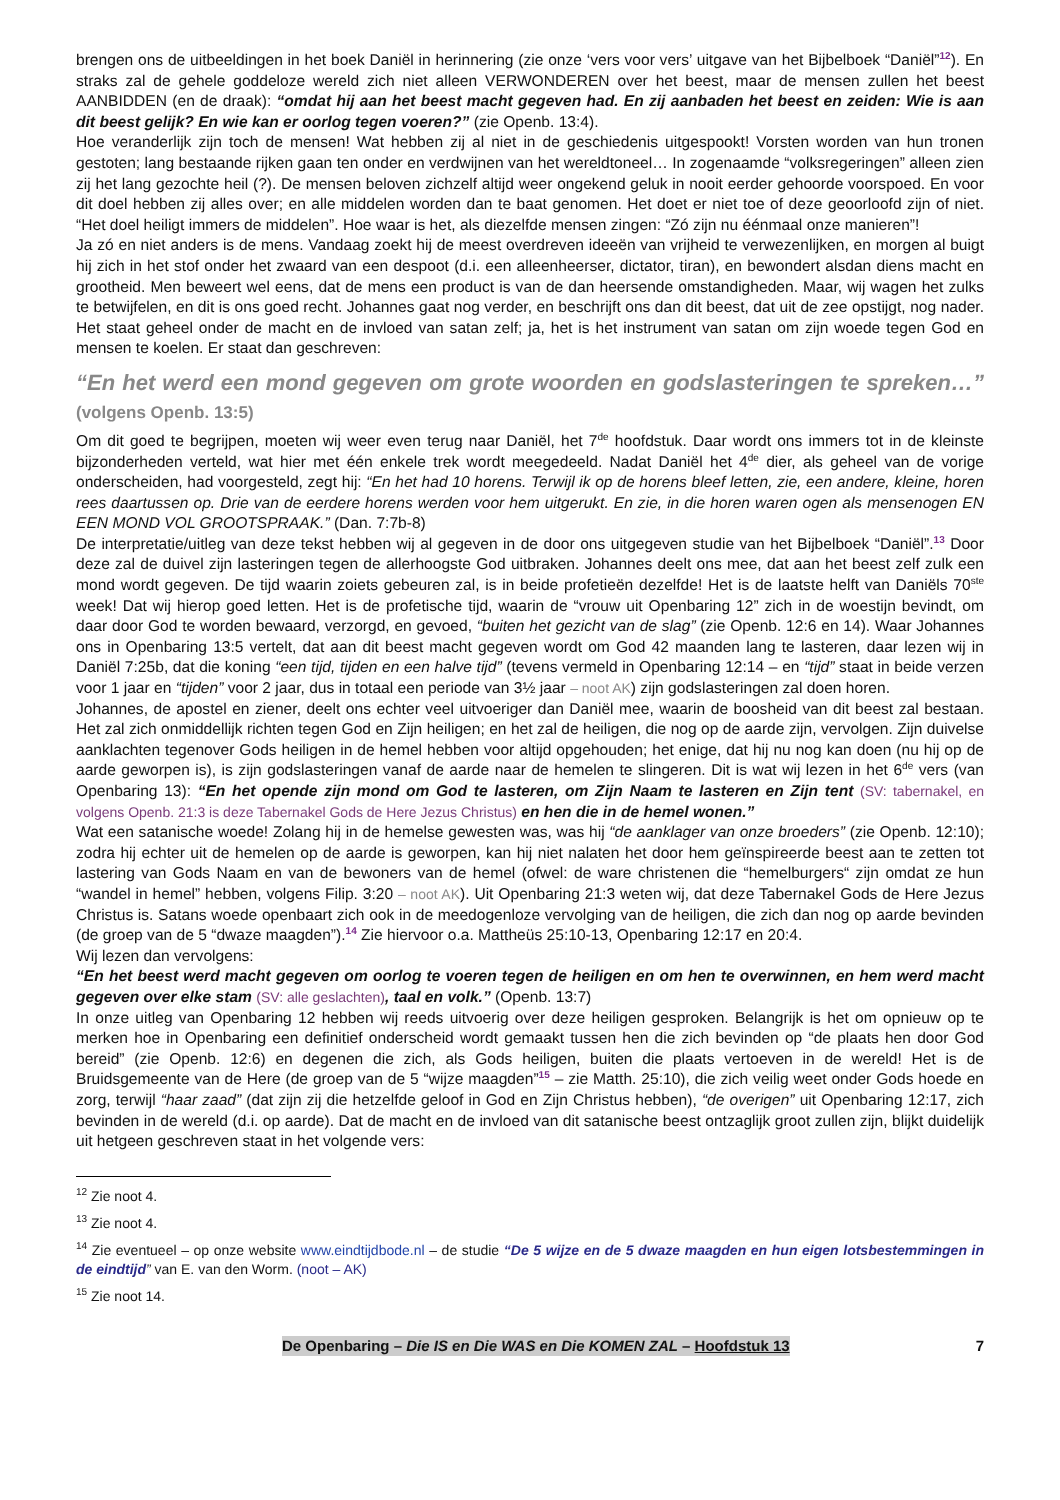brengen ons de uitbeeldingen in het boek Daniël in herinnering (zie onze ‘vers voor vers’ uitgave van het Bijbelboek “Daniël”<sup>12</sup>). En straks zal de gehele goddeloze wereld zich niet alleen VERWONDEREN over het beest, maar de mensen zullen het beest AANBIDDEN (en de draak): “omdat hij aan het beest macht gegeven had. En zij aanbaden het beest en zeiden: Wie is aan dit beest gelijk? En wie kan er oorlog tegen voeren?” (zie Openb. 13:4).
Hoe veranderlijk zijn toch de mensen! Wat hebben zij al niet in de geschiedenis uitgespookt! Vorsten worden van hun tronen gestoten; lang bestaande rijken gaan ten onder en verdwijnen van het wereldtoneel… In zogenaamde “volksregeringen” alleen zien zij het lang gezochte heil (?). De mensen beloven zichzelf altijd weer ongekend geluk in nooit eerder gehoorde voorspoed. En voor dit doel hebben zij alles over; en alle middelen worden dan te baat genomen. Het doet er niet toe of deze geoorloofd zijn of niet. “Het doel heiligt immers de middelen”. Hoe waar is het, als diezelfde mensen zingen: “Zó zijn nu éénmaal onze manieren”!
Ja zó en niet anders is de mens. Vandaag zoekt hij de meest overdreven ideeën van vrijheid te verwezenlijken, en morgen al buigt hij zich in het stof onder het zwaard van een despoot (d.i. een alleenheerser, dictator, tiran), en bewondert alsdan diens macht en grootheid. Men beweert wel eens, dat de mens een product is van de dan heersende omstandigheden. Maar, wij wagen het zulks te betwijfelen, en dit is ons goed recht. Johannes gaat nog verder, en beschrijft ons dan dit beest, dat uit de zee opstijgt, nog nader. Het staat geheel onder de macht en de invloed van satan zelf; ja, het is het instrument van satan om zijn woede tegen God en mensen te koelen. Er staat dan geschreven:
“En het werd een mond gegeven om grote woorden en godslasteringen te spreken…” (volgens Openb. 13:5)
Om dit goed te begrijpen, moeten wij weer even terug naar Daniël, het 7<sup>de</sup> hoofdstuk. Daar wordt ons immers tot in de kleinste bijzonderheden verteld, wat hier met één enkele trek wordt meegedeeld. Nadat Daniël het 4<sup>de</sup> dier, als geheel van de vorige onderscheiden, had voorgesteld, zegt hij: “En het had 10 horens. Terwijl ik op de horens bleef letten, zie, een andere, kleine, horen rees daartussen op. Drie van de eerdere horens werden voor hem uitgerukt. En zie, in die horen waren ogen als mensenogen EN EEN MOND VOL GROOTSPRAAK.” (Dan. 7:7b-8)
De interpretatie/uitleg van deze tekst hebben wij al gegeven in de door ons uitgegeven studie van het Bijbelboek “Daniël”.<sup>13</sup> Door deze zal de duivel zijn lasteringen tegen de allerhoogste God uitbraken. Johannes deelt ons mee, dat aan het beest zelf zulk een mond wordt gegeven. De tijd waarin zoiets gebeuren zal, is in beide profetieën dezelfde! Het is de laatste helft van Daniëls 70<sup>ste</sup> week! Dat wij hierop goed letten. Het is de profetische tijd, waarin de “vrouw uit Openbaring 12” zich in de woestijn bevindt, om daar door God te worden bewaard, verzorgd, en gevoed, “buiten het gezicht van de slag” (zie Openb. 12:6 en 14). Waar Johannes ons in Openbaring 13:5 vertelt, dat aan dit beest macht gegeven wordt om God 42 maanden lang te lasteren, daar lezen wij in Daniël 7:25b, dat die koning “een tijd, tijden en een halve tijd” (tevens vermeld in Openbaring 12:14 – en “tijd” staat in beide verzen voor 1 jaar en “tijden” voor 2 jaar, dus in totaal een periode van 3½ jaar – noot AK) zijn godslasteringen zal doen horen.
Johannes, de apostel en ziener, deelt ons echter veel uitvoeriger dan Daniël mee, waarin de boosheid van dit beest zal bestaan. Het zal zich onmiddellijk richten tegen God en Zijn heiligen; en het zal de heiligen, die nog op de aarde zijn, vervolgen. Zijn duivelse aanklachten tegenover Gods heiligen in de hemel hebben voor altijd opgehouden; het enige, dat hij nu nog kan doen (nu hij op de aarde geworpen is), is zijn godslasteringen vanaf de aarde naar de hemelen te slingeren. Dit is wat wij lezen in het 6<sup>de</sup> vers (van Openbaring 13): “En het opende zijn mond om God te lasteren, om Zijn Naam te lasteren en Zijn tent (SV: tabernakel, en volgens Openb. 21:3 is deze Tabernakel Gods de Here Jezus Christus) en hen die in de hemel wonen.”
Wat een satanische woede! Zolang hij in de hemelse gewesten was, was hij “de aanklager van onze broeders” (zie Openb. 12:10); zodra hij echter uit de hemelen op de aarde is geworpen, kan hij niet nalaten het door hem geïnspireerde beest aan te zetten tot lastering van Gods Naam en van de bewoners van de hemel (ofwel: de ware christenen die “hemelburgers“ zijn omdat ze hun “wandel in hemel” hebben, volgens Filip. 3:20 – noot AK). Uit Openbaring 21:3 weten wij, dat deze Tabernakel Gods de Here Jezus Christus is. Satans woede openbaart zich ook in de meedogenloze vervolging van de heiligen, die zich dan nog op aarde bevinden (de groep van de 5 “dwaze maagden”).<sup>14</sup> Zie hiervoor o.a. Mattheüs 25:10-13, Openbaring 12:17 en 20:4.
Wij lezen dan vervolgens:
“En het beest werd macht gegeven om oorlog te voeren tegen de heiligen en om hen te overwinnen, en hem werd macht gegeven over elke stam (SV: alle geslachten), taal en volk.” (Openb. 13:7)
In onze uitleg van Openbaring 12 hebben wij reeds uitvoerig over deze heiligen gesproken. Belangrijk is het om opnieuw op te merken hoe in Openbaring een definitief onderscheid wordt gemaakt tussen hen die zich bevinden op “de plaats hen door God bereid” (zie Openb. 12:6) en degenen die zich, als Gods heiligen, buiten die plaats vertoeven in de wereld! Het is de Bruidsgemeente van de Here (de groep van de 5 “wijze maagden”<sup>15</sup> – zie Matth. 25:10), die zich veilig weet onder Gods hoede en zorg, terwijl “haar zaad” (dat zijn zij die hetzelfde geloof in God en Zijn Christus hebben), “de overigen” uit Openbaring 12:17, zich bevinden in de wereld (d.i. op aarde). Dat de macht en de invloed van dit satanische beest ontzaglijk groot zullen zijn, blijkt duidelijk uit hetgeen geschreven staat in het volgende vers:
<sup>12</sup> Zie noot 4.
<sup>13</sup> Zie noot 4.
<sup>14</sup> Zie eventueel – op onze website www.eindtijdbode.nl – de studie “De 5 wijze en de 5 dwaze maagden en hun eigen lotsbestemmingen in de eindtijd” van E. van den Worm. (noot – AK)
<sup>15</sup> Zie noot 14.
De Openbaring – Die IS en Die WAS en Die KOMEN ZAL – Hoofdstuk 13 7